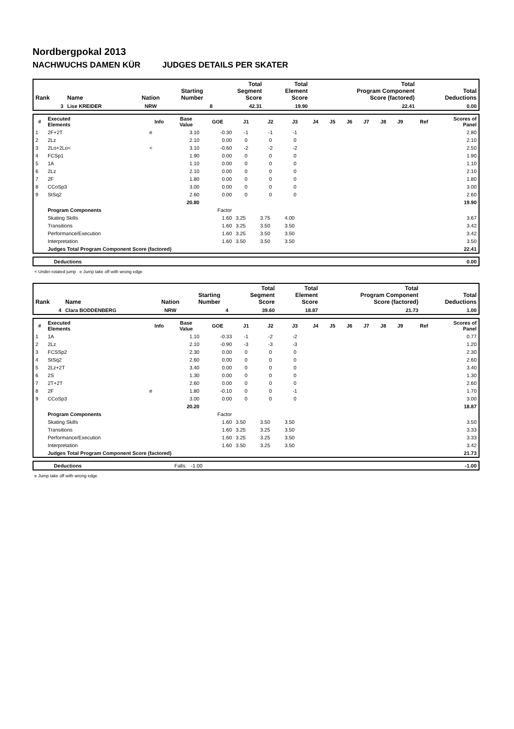Nordbergpokal 2013
NACHWUCHS DAMEN KÜR JUDGES DETAILS PER SKATER
| Rank | Name | Nation | Starting Number | Total Segment Score | Total Element Score | Total Program Component Score (factored) | Total Deductions |
| --- | --- | --- | --- | --- | --- | --- | --- |
| 3 | Lise KREIDER | NRW | 8 | 42.31 | 19.90 | 22.41 | 0.00 |
| # | Executed Elements | Info | Base Value | GOE | J1 | J2 | J3 | J4 | J5 | J6 | J7 | J8 | J9 | Ref | Scores of Panel |
| --- | --- | --- | --- | --- | --- | --- | --- | --- | --- | --- | --- | --- | --- | --- | --- |
| 1 | 2F+2T | e | 3.10 | -0.30 | -1 | -1 | -1 | | | | | | | | 2.80 |
| 2 | 2Lz | | 2.10 | 0.00 | 0 | 0 | 0 | | | | | | | | 2.10 |
| 3 | 2Lo+2Lo< | < | 3.10 | -0.60 | -2 | -2 | -2 | | | | | | | | 2.50 |
| 4 | FCSp1 | | 1.90 | 0.00 | 0 | 0 | 0 | | | | | | | | 1.90 |
| 5 | 1A | | 1.10 | 0.00 | 0 | 0 | 0 | | | | | | | | 1.10 |
| 6 | 2Lz | | 2.10 | 0.00 | 0 | 0 | 0 | | | | | | | | 2.10 |
| 7 | 2F | | 1.80 | 0.00 | 0 | 0 | 0 | | | | | | | | 1.80 |
| 8 | CCoSp3 | | 3.00 | 0.00 | 0 | 0 | 0 | | | | | | | | 3.00 |
| 9 | StSq2 | | 2.60 | 0.00 | 0 | 0 | 0 | | | | | | | | 2.60 |
| | | | 20.80 | | | | | | | | | | | | 19.90 |
| | Program Components | | | Factor | | | | | | | | | | | |
| | Skating Skills | | | 1.60 | 3.25 | 3.75 | 4.00 | | | | | | | | 3.67 |
| | Transitions | | | 1.60 | 3.25 | 3.50 | 3.50 | | | | | | | | 3.42 |
| | Performance/Execution | | | 1.60 | 3.25 | 3.50 | 3.50 | | | | | | | | 3.42 |
| | Interpretation | | | 1.60 | 3.50 | 3.50 | 3.50 | | | | | | | | 3.50 |
| | Judges Total Program Component Score (factored) | | | | | | | | | | | | | | 22.41 |
| | Deductions | 0.00 |
< Under-rotated jump e Jump take off with wrong edge
| Rank | Name | Nation | Starting Number | Total Segment Score | Total Element Score | Total Program Component Score (factored) | Total Deductions |
| --- | --- | --- | --- | --- | --- | --- | --- |
| 4 | Clara BODDENBERG | NRW | 4 | 39.60 | 18.87 | 21.73 | 1.00 |
| # | Executed Elements | Info | Base Value | GOE | J1 | J2 | J3 | J4 | J5 | J6 | J7 | J8 | J9 | Ref | Scores of Panel |
| --- | --- | --- | --- | --- | --- | --- | --- | --- | --- | --- | --- | --- | --- | --- | --- |
| 1 | 1A | | 1.10 | -0.33 | -1 | -2 | -2 | | | | | | | | 0.77 |
| 2 | 2Lz | | 2.10 | -0.90 | -3 | -3 | -3 | | | | | | | | 1.20 |
| 3 | FCSSp2 | | 2.30 | 0.00 | 0 | 0 | 0 | | | | | | | | 2.30 |
| 4 | StSq2 | | 2.60 | 0.00 | 0 | 0 | 0 | | | | | | | | 2.60 |
| 5 | 2Lz+2T | | 3.40 | 0.00 | 0 | 0 | 0 | | | | | | | | 3.40 |
| 6 | 2S | | 1.30 | 0.00 | 0 | 0 | 0 | | | | | | | | 1.30 |
| 7 | 2T+2T | | 2.60 | 0.00 | 0 | 0 | 0 | | | | | | | | 2.60 |
| 8 | 2F | e | 1.80 | -0.10 | 0 | 0 | -1 | | | | | | | | 1.70 |
| 9 | CCoSp3 | | 3.00 | 0.00 | 0 | 0 | 0 | | | | | | | | 3.00 |
| | | | 20.20 | | | | | | | | | | | | 18.87 |
| | Program Components | | | Factor | | | | | | | | | | | |
| | Skating Skills | | | 1.60 | 3.50 | 3.50 | 3.50 | | | | | | | | 3.50 |
| | Transitions | | | 1.60 | 3.25 | 3.25 | 3.50 | | | | | | | | 3.33 |
| | Performance/Execution | | | 1.60 | 3.25 | 3.25 | 3.50 | | | | | | | | 3.33 |
| | Interpretation | | | 1.60 | 3.50 | 3.25 | 3.50 | | | | | | | | 3.42 |
| | Judges Total Program Component Score (factored) | | | | | | | | | | | | | | 21.73 |
| | Deductions | Falls: -1.00 | -1.00 |
e Jump take off with wrong edge